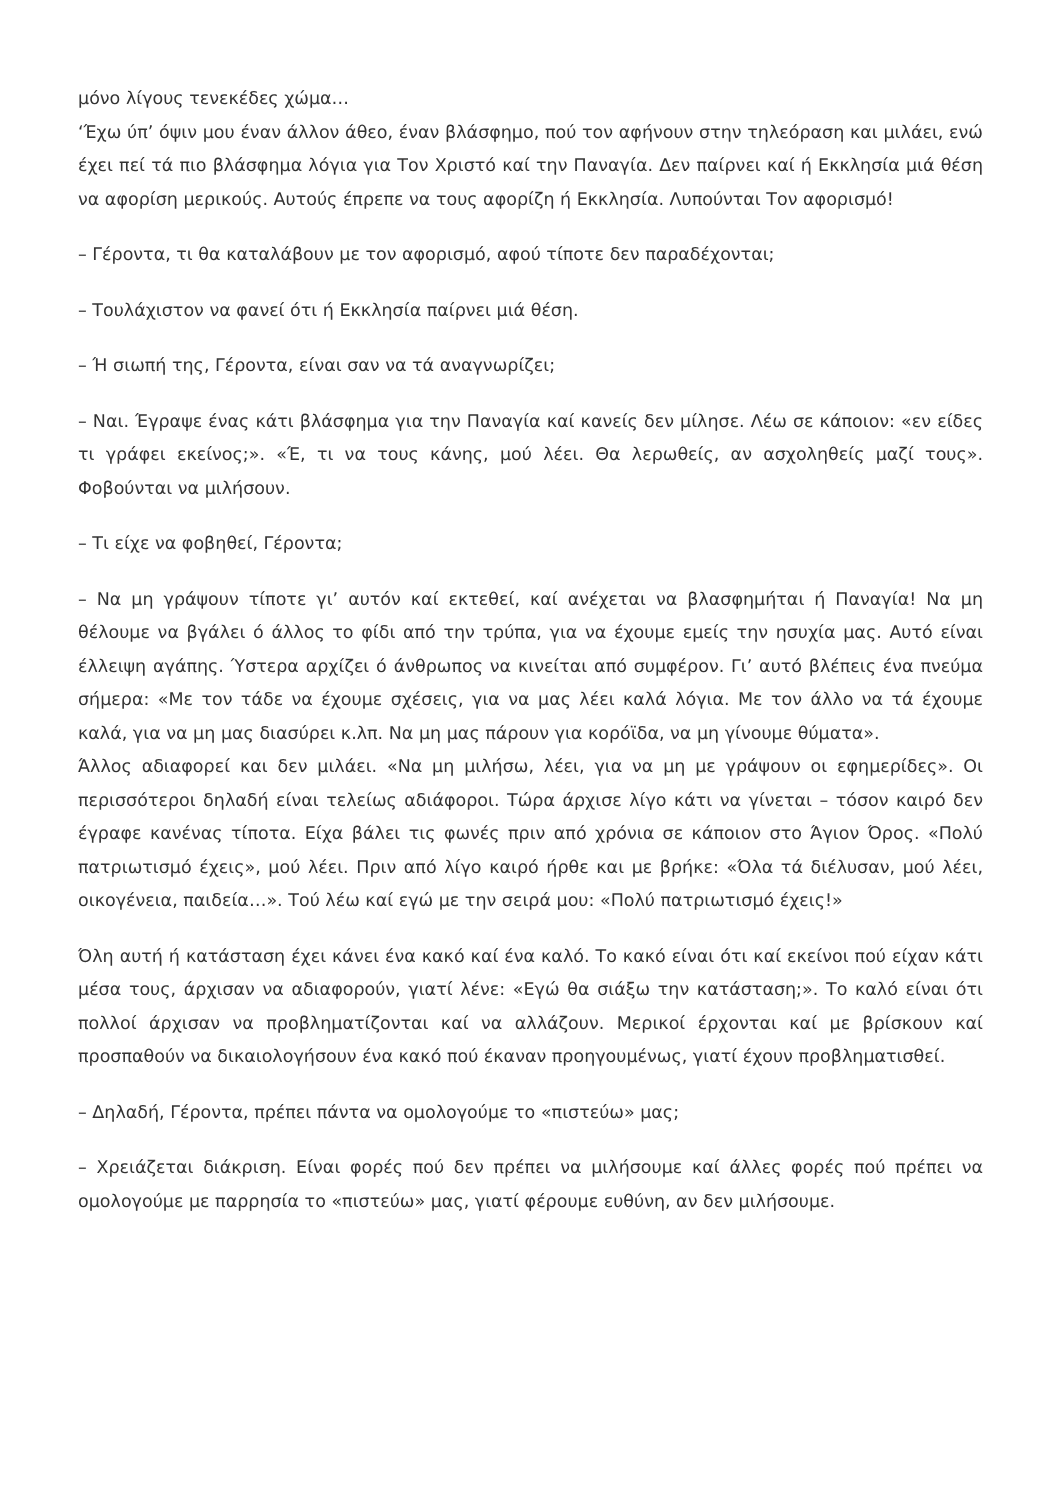μόνο λίγους τενεκέδες χώμα…
‘Έχω ύπ’ όψιν μου έναν άλλον άθεο, έναν βλάσφημο, πού τον αφήνουν στην τηλεόραση και μιλάει, ενώ έχει πεί τά πιο βλάσφημα λόγια για Τον Χριστό καί την Παναγία. Δεν παίρνει καί ή Εκκλησία μιά θέση να αφορίση μερικούς. Αυτούς έπρεπε να τους αφορίζη ή Εκκλησία. Λυπούνται Τον αφορισμό!
– Γέροντα, τι θα καταλάβουν με τον αφορισμό, αφού τίποτε δεν παραδέχονται;
– Τουλάχιστον να φανεί ότι ή Εκκλησία παίρνει μιά θέση.
– Ή σιωπή της, Γέροντα, είναι σαν να τά αναγνωρίζει;
– Ναι. Έγραψε ένας κάτι βλάσφημα για την Παναγία καί κανείς δεν μίλησε. Λέω σε κάποιον: «εν είδες τι γράφει εκείνος;». «Έ, τι να τους κάνης, μού λέει. Θα λερωθείς, αν ασχοληθείς μαζί τους». Φοβούνται να μιλήσουν.
– Τι είχε να φοβηθεί, Γέροντα;
– Να μη γράψουν τίποτε γι’ αυτόν καί εκτεθεί, καί ανέχεται να βλασφημήται ή Παναγία! Να μη θέλουμε να βγάλει ό άλλος το φίδι από την τρύπα, για να έχουμε εμείς την ησυχία μας. Αυτό είναι έλλειψη αγάπης. Ύστερα αρχίζει ό άνθρωπος να κινείται από συμφέρον. Γι’ αυτό βλέπεις ένα πνεύμα σήμερα: «Με τον τάδε να έχουμε σχέσεις, για να μας λέει καλά λόγια. Με τον άλλο να τά έχουμε καλά, για να μη μας διασύρει κ.λπ. Να μη μας πάρουν για κορόϊδα, να μη γίνουμε θύματα».
Άλλος αδιαφορεί και δεν μιλάει. «Να μη μιλήσω, λέει, για να μη με γράψουν οι εφημερίδες». Οι περισσότεροι δηλαδή είναι τελείως αδιάφοροι. Τώρα άρχισε λίγο κάτι να γίνεται – τόσον καιρό δεν έγραφε κανένας τίποτα. Είχα βάλει τις φωνές πριν από χρόνια σε κάποιον στο Άγιον Όρος. «Πολύ πατριωτισμό έχεις», μού λέει. Πριν από λίγο καιρό ήρθε και με βρήκε: «Όλα τά διέλυσαν, μού λέει, οικογένεια, παιδεία…». Τού λέω καί εγώ με την σειρά μου: «Πολύ πατριωτισμό έχεις!»
Όλη αυτή ή κατάσταση έχει κάνει ένα κακό καί ένα καλό. Το κακό είναι ότι καί εκείνοι πού είχαν κάτι μέσα τους, άρχισαν να αδιαφορούν, γιατί λένε: «Εγώ θα σιάξω την κατάσταση;». Το καλό είναι ότι πολλοί άρχισαν να προβληματίζονται καί να αλλάζουν. Μερικοί έρχονται καί με βρίσκουν καί προσπαθούν να δικαιολογήσουν ένα κακό πού έκαναν προηγουμένως, γιατί έχουν προβληματισθεί.
– Δηλαδή, Γέροντα, πρέπει πάντα να ομολογούμε το «πιστεύω» μας;
– Χρειάζεται διάκριση. Είναι φορές πού δεν πρέπει να μιλήσουμε καί άλλες φορές πού πρέπει να ομολογούμε με παρρησία το «πιστεύω» μας, γιατί φέρουμε ευθύνη, αν δεν μιλήσουμε.